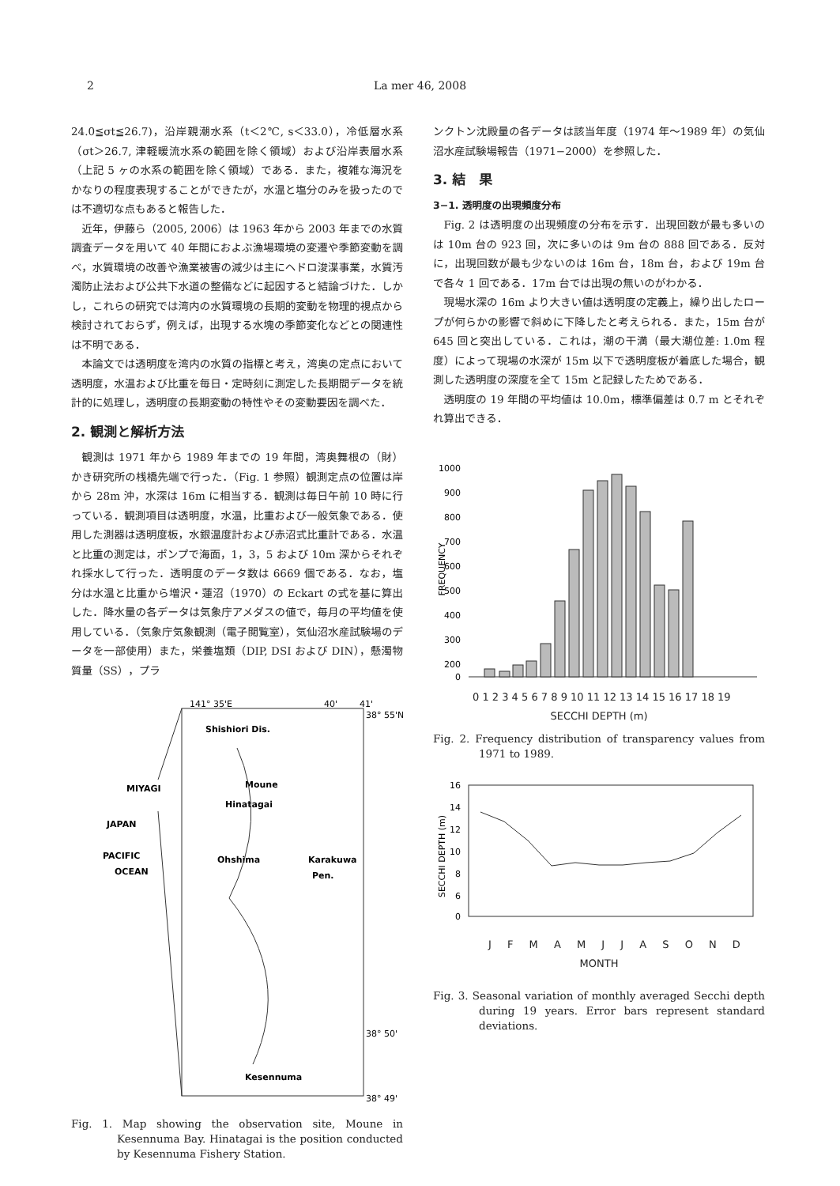2 La mer 46, 2008
24.0≦σt≦26.7)，沿岸親潮水系（t＜2℃, s＜33.0），冷低層水系（σt＞26.7, 津軽暖流水系の範囲を除く領域）および沿岸表層水系（上記 5 ヶの水系の範囲を除く領域）である．また，複雑な海況をかなりの程度表現することができたが，水温と塩分のみを扱ったのでは不適切な点もあると報告した．
近年，伊藤ら（2005, 2006）は 1963 年から 2003 年までの水質調査データを用いて 40 年間におよぶ漁場環境の変遷や季節変動を調べ，水質環境の改善や漁業被害の減少は主にヘドロ浚渫事業，水質汚濁防止法および公共下水道の整備などに起因すると結論づけた．しかし，これらの研究では湾内の水質環境の長期的変動を物理的視点から検討されておらず，例えば，出現する水塊の季節変化などとの関連性は不明である．
本論文では透明度を湾内の水質の指標と考え，湾奥の定点において透明度，水温および比重を毎日・定時刻に測定した長期間データを統計的に処理し，透明度の長期変動の特性やその変動要因を調べた．
2. 観測と解析方法
観測は 1971 年から 1989 年までの 19 年間，湾奥舞根の（財）かき研究所の桟橋先端で行った．（Fig. 1 参照）観測定点の位置は岸から 28m 沖，水深は 16m に相当する．観測は毎日午前 10 時に行っている．観測項目は透明度，水温，比重および一般気象である．使用した測器は透明度板，水銀温度計および赤沼式比重計である．水温と比重の測定は，ポンプで海面，1，3，5 および 10m 深からそれぞれ採水して行った．透明度のデータ数は 6669 個である．なお，塩分は水温と比重から増沢・蓮沼（1970）の Eckart の式を基に算出した．降水量の各データは気象庁アメダスの値で，毎月の平均値を使用している．（気象庁気象観測（電子閲覧室），気仙沼水産試験場のデータを一部使用）また，栄養塩類（DIP, DSI および DIN），懸濁物質量（SS），プラ
141° 35'E
40'
41'
38° 55'N
Shishiori Dis.
MIYAGI
JAPAN
PACIFIC
OCEAN
Moune
Hinatagai
Ohshima
Karakuwa
Pen.
38° 50'
Kesennuma
38° 49'
Fig. 1. Map showing the observation site, Moune in Kesennuma Bay. Hinatagai is the position conducted by Kesennuma Fishery Station.
ンクトン沈殿量の各データは該当年度（1974 年〜1989 年）の気仙沼水産試験場報告（1971−2000）を参照した．
3. 結　果
3−1. 透明度の出現頻度分布
Fig. 2 は透明度の出現頻度の分布を示す．出現回数が最も多いのは 10m 台の 923 回，次に多いのは 9m 台の 888 回である．反対に，出現回数が最も少ないのは 16m 台，18m 台，および 19m 台で各々 1 回である．17m 台では出現の無いのがわかる．
現場水深の 16m より大きい値は透明度の定義上，繰り出したロープが何らかの影響で斜めに下降したと考えられる．また，15m 台が 645 回と突出している．これは，潮の干満（最大潮位差: 1.0m 程度）によって現場の水深が 15m 以下で透明度板が着底した場合，観測した透明度の深度を全て 15m と記録したためである．
透明度の 19 年間の平均値は 10.0m，標準偏差は 0.7 m とそれぞれ算出できる．
1000
900
800
700
600
500
400
300
200
0
FREQUENCY
0 1 2 3 4 5 6 7 8 9 10 11 12 13 14 15 16 17 18 19
SECCHI DEPTH (m)
Fig. 2. Frequency distribution of transparency values from 1971 to 1989.
16
14
12
10
8
6
0
SECCHI DEPTH (m)
J F M A M J J A S O N D
MONTH
Fig. 3. Seasonal variation of monthly averaged Secchi depth during 19 years. Error bars represent standard deviations.